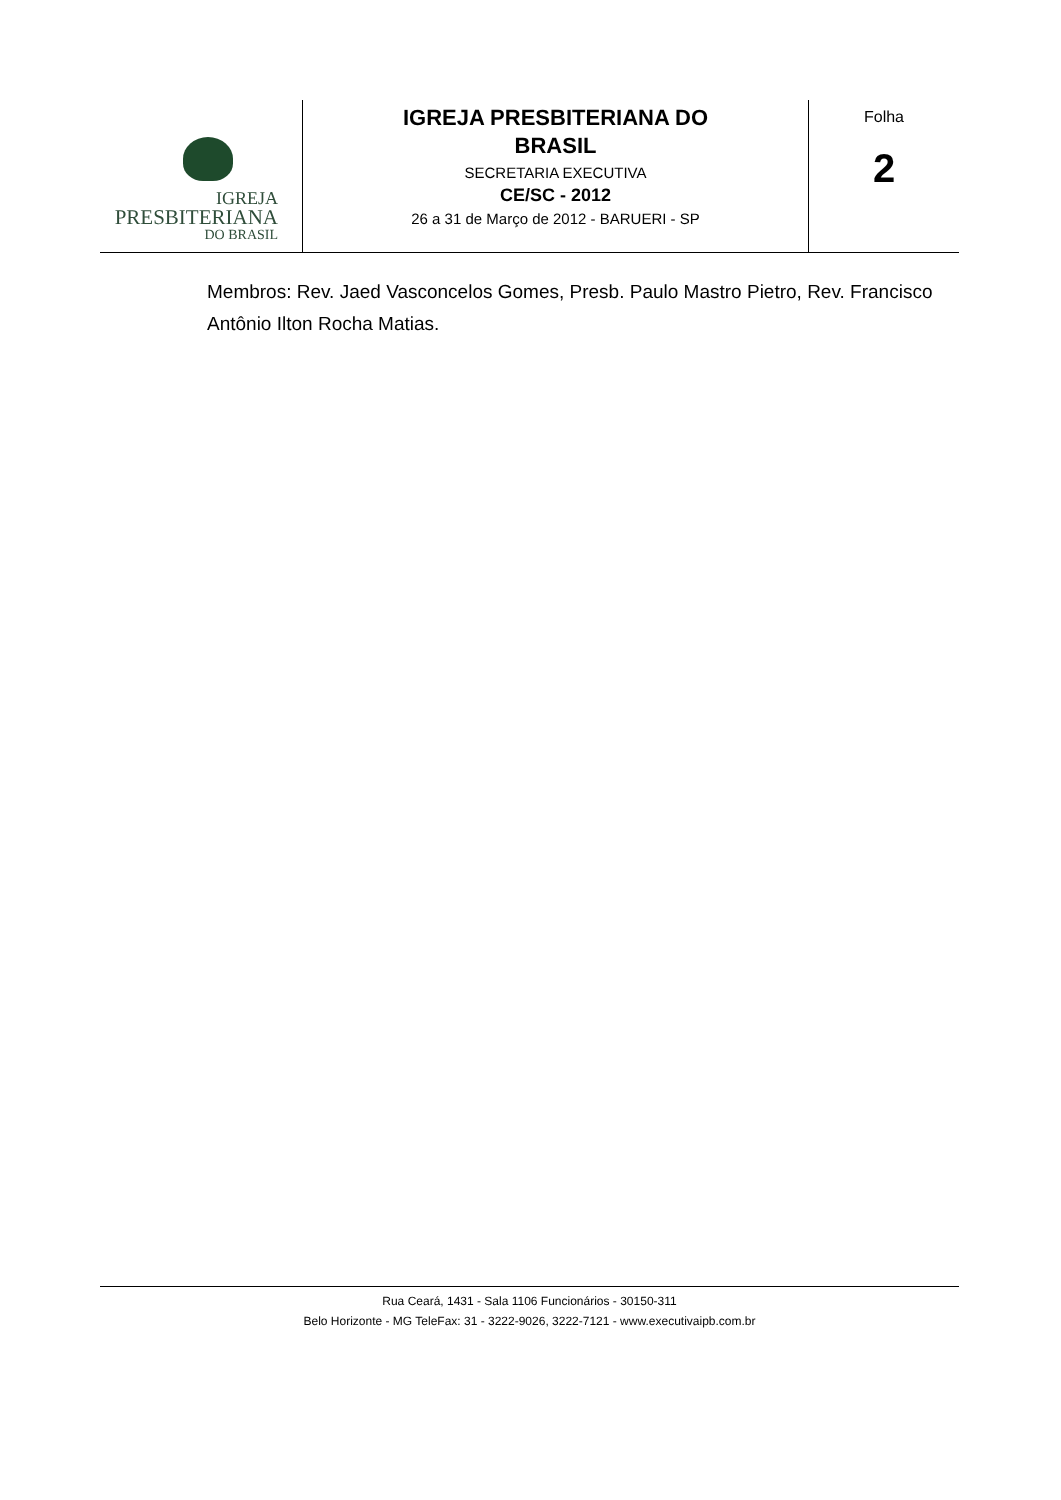IGREJA
PRESBITERIANA
DO BRASIL
IGREJA PRESBITERIANA DO
BRASIL
SECRETARIA EXECUTIVA
CE/SC - 2012
26 a 31 de Março de 2012 - BARUERI - SP
Folha
2
Membros: Rev. Jaed Vasconcelos Gomes, Presb. Paulo Mastro Pietro, Rev. Francisco Antônio Ilton Rocha Matias.
Rua Ceará, 1431 - Sala 1106 Funcionários - 30150-311
Belo Horizonte - MG TeleFax: 31 - 3222-9026, 3222-7121 - www.executivaipb.com.br